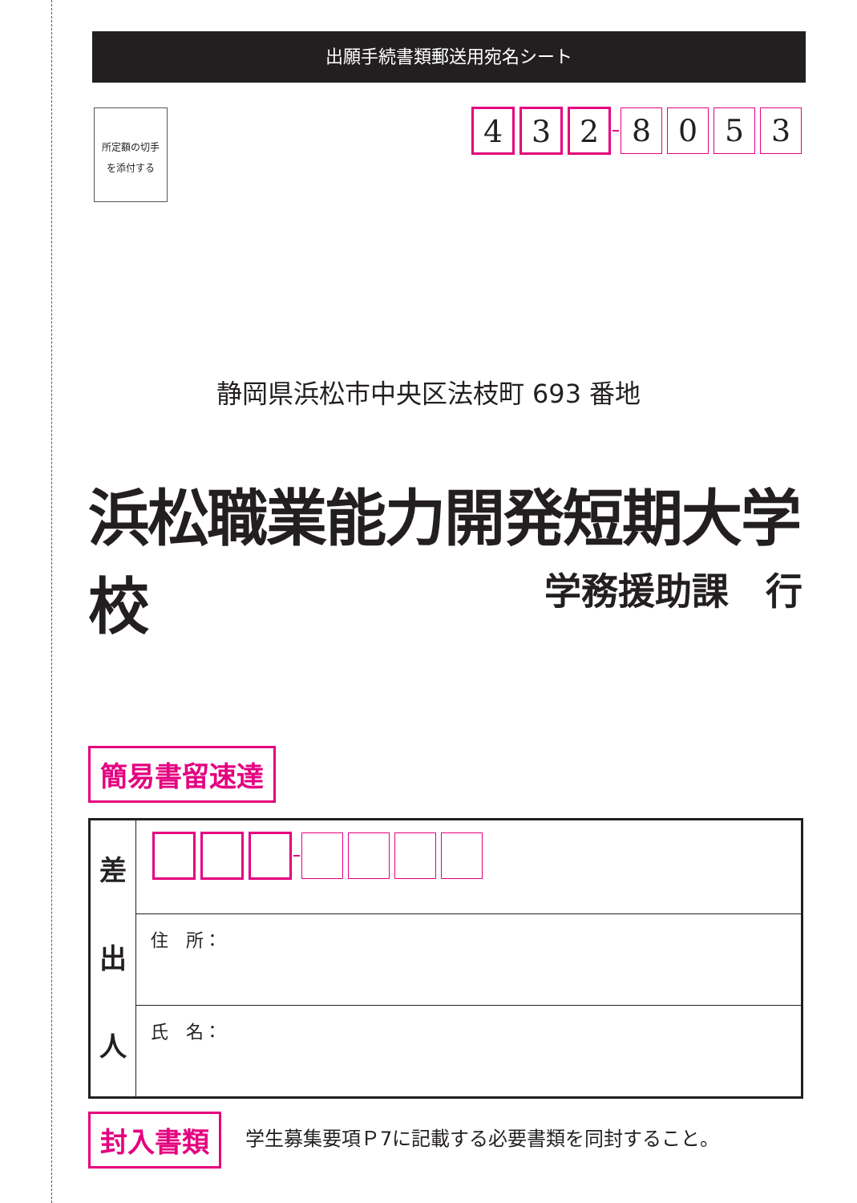出願手続書類郵送用宛名シート
所定額の切手
を添付する
4 3 2 8053
静岡県浜松市中央区法枝町 693 番地
浜松職業能力開発短期大学校
学務援助課　行
簡易書留速達
| 差 出 人 | |
| | 住 所： |
| | 氏 名： |
封入書類
学生募集要項Ｐ7に記載する必要書類を同封すること。